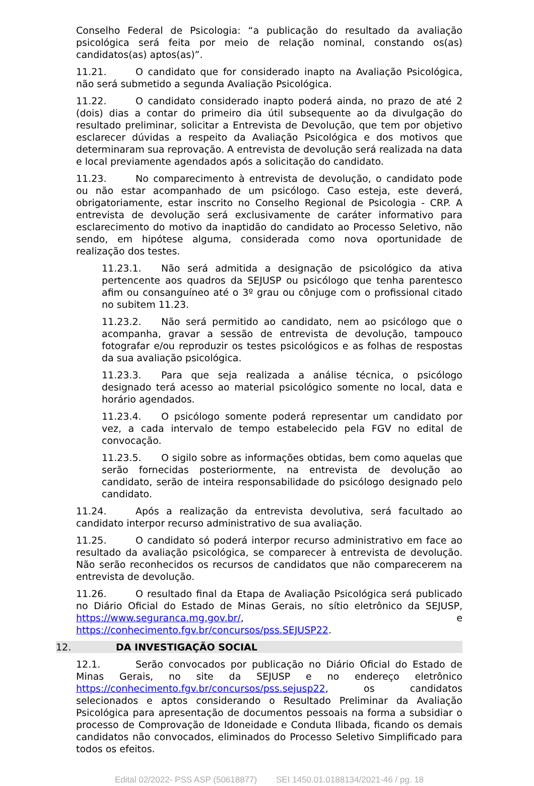Conselho Federal de Psicologia: “a publicação do resultado da avaliação psicológica será feita por meio de relação nominal, constando os(as) candidatos(as) aptos(as)”.
11.21. O candidato que for considerado inapto na Avaliação Psicológica, não será submetido a segunda Avaliação Psicológica.
11.22. O candidato considerado inapto poderá ainda, no prazo de até 2 (dois) dias a contar do primeiro dia útil subsequente ao da divulgação do resultado preliminar, solicitar a Entrevista de Devolução, que tem por objetivo esclarecer dúvidas a respeito da Avaliação Psicológica e dos motivos que determinaram sua reprovação. A entrevista de devolução será realizada na data e local previamente agendados após a solicitação do candidato.
11.23. No comparecimento à entrevista de devolução, o candidato pode ou não estar acompanhado de um psicólogo. Caso esteja, este deverá, obrigatoriamente, estar inscrito no Conselho Regional de Psicologia - CRP. A entrevista de devolução será exclusivamente de caráter informativo para esclarecimento do motivo da inaptidão do candidato ao Processo Seletivo, não sendo, em hipótese alguma, considerada como nova oportunidade de realização dos testes.
11.23.1. Não será admitida a designação de psicológico da ativa pertencente aos quadros da SEJUSP ou psicólogo que tenha parentesco afim ou consanguíneo até o 3º grau ou cônjuge com o profissional citado no subitem 11.23.
11.23.2. Não será permitido ao candidato, nem ao psicólogo que o acompanha, gravar a sessão de entrevista de devolução, tampouco fotografar e/ou reproduzir os testes psicológicos e as folhas de respostas da sua avaliação psicológica.
11.23.3. Para que seja realizada a análise técnica, o psicólogo designado terá acesso ao material psicológico somente no local, data e horário agendados.
11.23.4. O psicólogo somente poderá representar um candidato por vez, a cada intervalo de tempo estabelecido pela FGV no edital de convocação.
11.23.5. O sigilo sobre as informações obtidas, bem como aquelas que serão fornecidas posteriormente, na entrevista de devolução ao candidato, serão de inteira responsabilidade do psicólogo designado pelo candidato.
11.24. Após a realização da entrevista devolutiva, será facultado ao candidato interpor recurso administrativo de sua avaliação.
11.25. O candidato só poderá interpor recurso administrativo em face ao resultado da avaliação psicológica, se comparecer à entrevista de devolução. Não serão reconhecidos os recursos de candidatos que não comparecerem na entrevista de devolução.
11.26. O resultado final da Etapa de Avaliação Psicológica será publicado no Diário Oficial do Estado de Minas Gerais, no sítio eletrônico da SEJUSP, https://www.seguranca.mg.gov.br/, e https://conhecimento.fgv.br/concursos/pss.SEJUSP22.
12. DA INVESTIGAÇÃO SOCIAL
12.1. Serão convocados por publicação no Diário Oficial do Estado de Minas Gerais, no site da SEJUSP e no endereço eletrônico https://conhecimento.fgv.br/concursos/pss.sejusp22, os candidatos selecionados e aptos considerando o Resultado Preliminar da Avaliação Psicológica para apresentação de documentos pessoais na forma a subsidiar o processo de Comprovação de Idoneidade e Conduta Ilibada, ficando os demais candidatos não convocados, eliminados do Processo Seletivo Simplificado para todos os efeitos.
Edital 02/2022- PSS ASP (50618877) SEI 1450.01.0188134/2021-46 / pg. 18